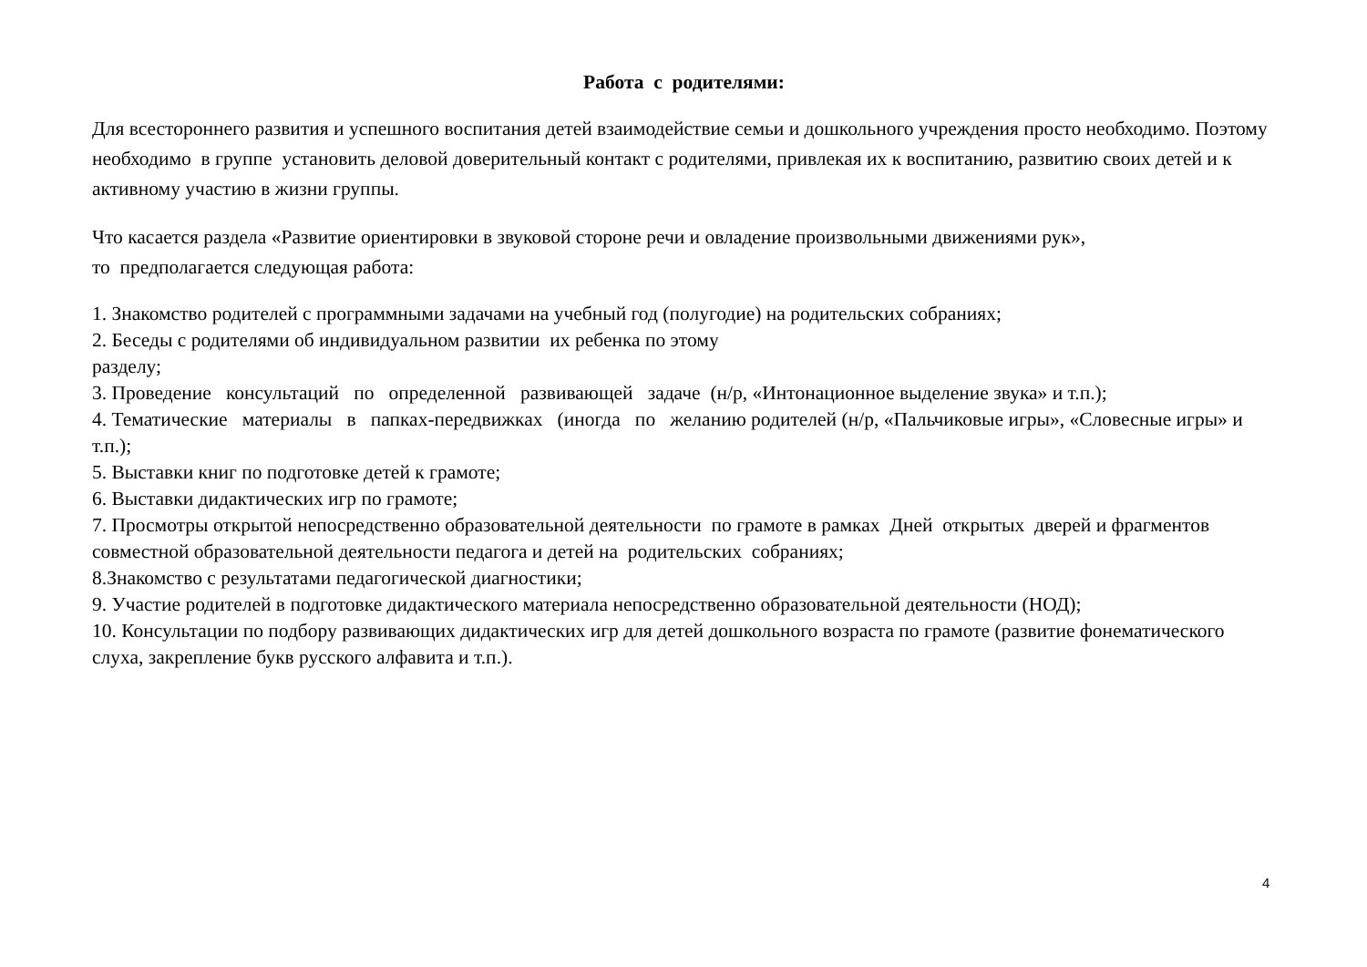Работа с родителями:
Для всестороннего развития и успешного воспитания детей взаимодействие семьи и дошкольного учреждения просто необходимо. Поэтому необходимо в группе установить деловой доверительный контакт с родителями, привлекая их к воспитанию, развитию своих детей и к активному участию в жизни группы.
Что касается раздела «Развитие ориентировки в звуковой стороне речи и овладение произвольными движениями рук»,
то предполагается следующая работа:
1. Знакомство родителей с программными задачами на учебный год (полугодие) на родительских собраниях;
2. Беседы с родителями об индивидуальном развитии их ребенка по этому
разделу;
3. Проведение консультаций по определенной развивающей задаче (н/р, «Интонационное выделение звука» и т.п.);
4. Тематические материалы в папках-передвижках (иногда по желанию родителей (н/р, «Пальчиковые игры», «Словесные игры» и т.п.);
5. Выставки книг по подготовке детей к грамоте;
6. Выставки дидактических игр по грамоте;
7. Просмотры открытой непосредственно образовательной деятельности по грамоте в рамках Дней открытых дверей и фрагментов совместной образовательной деятельности педагога и детей на родительских собраниях;
8.Знакомство с результатами педагогической диагностики;
9. Участие родителей в подготовке дидактического материала непосредственно образовательной деятельности (НОД);
10. Консультации по подбору развивающих дидактических игр для детей дошкольного возраста по грамоте (развитие фонематического слуха, закрепление букв русского алфавита и т.п.).
4